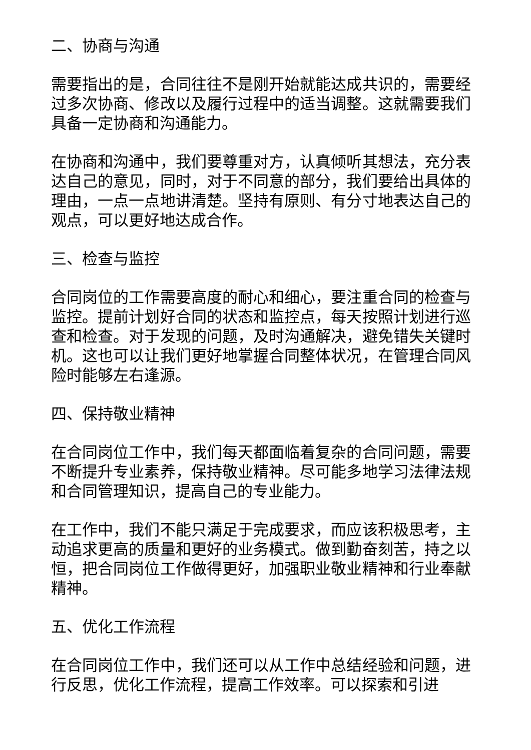二、协商与沟通
需要指出的是，合同往往不是刚开始就能达成共识的，需要经过多次协商、修改以及履行过程中的适当调整。这就需要我们具备一定协商和沟通能力。
在协商和沟通中，我们要尊重对方，认真倾听其想法，充分表达自己的意见，同时，对于不同意的部分，我们要给出具体的理由，一点一点地讲清楚。坚持有原则、有分寸地表达自己的观点，可以更好地达成合作。
三、检查与监控
合同岗位的工作需要高度的耐心和细心，要注重合同的检查与监控。提前计划好合同的状态和监控点，每天按照计划进行巡查和检查。对于发现的问题，及时沟通解决，避免错失关键时机。这也可以让我们更好地掌握合同整体状况，在管理合同风险时能够左右逢源。
四、保持敬业精神
在合同岗位工作中，我们每天都面临着复杂的合同问题，需要不断提升专业素养，保持敬业精神。尽可能多地学习法律法规和合同管理知识，提高自己的专业能力。
在工作中，我们不能只满足于完成要求，而应该积极思考，主动追求更高的质量和更好的业务模式。做到勤奋刻苦，持之以恒，把合同岗位工作做得更好，加强职业敬业精神和行业奉献精神。
五、优化工作流程
在合同岗位工作中，我们还可以从工作中总结经验和问题，进行反思，优化工作流程，提高工作效率。可以探索和引进